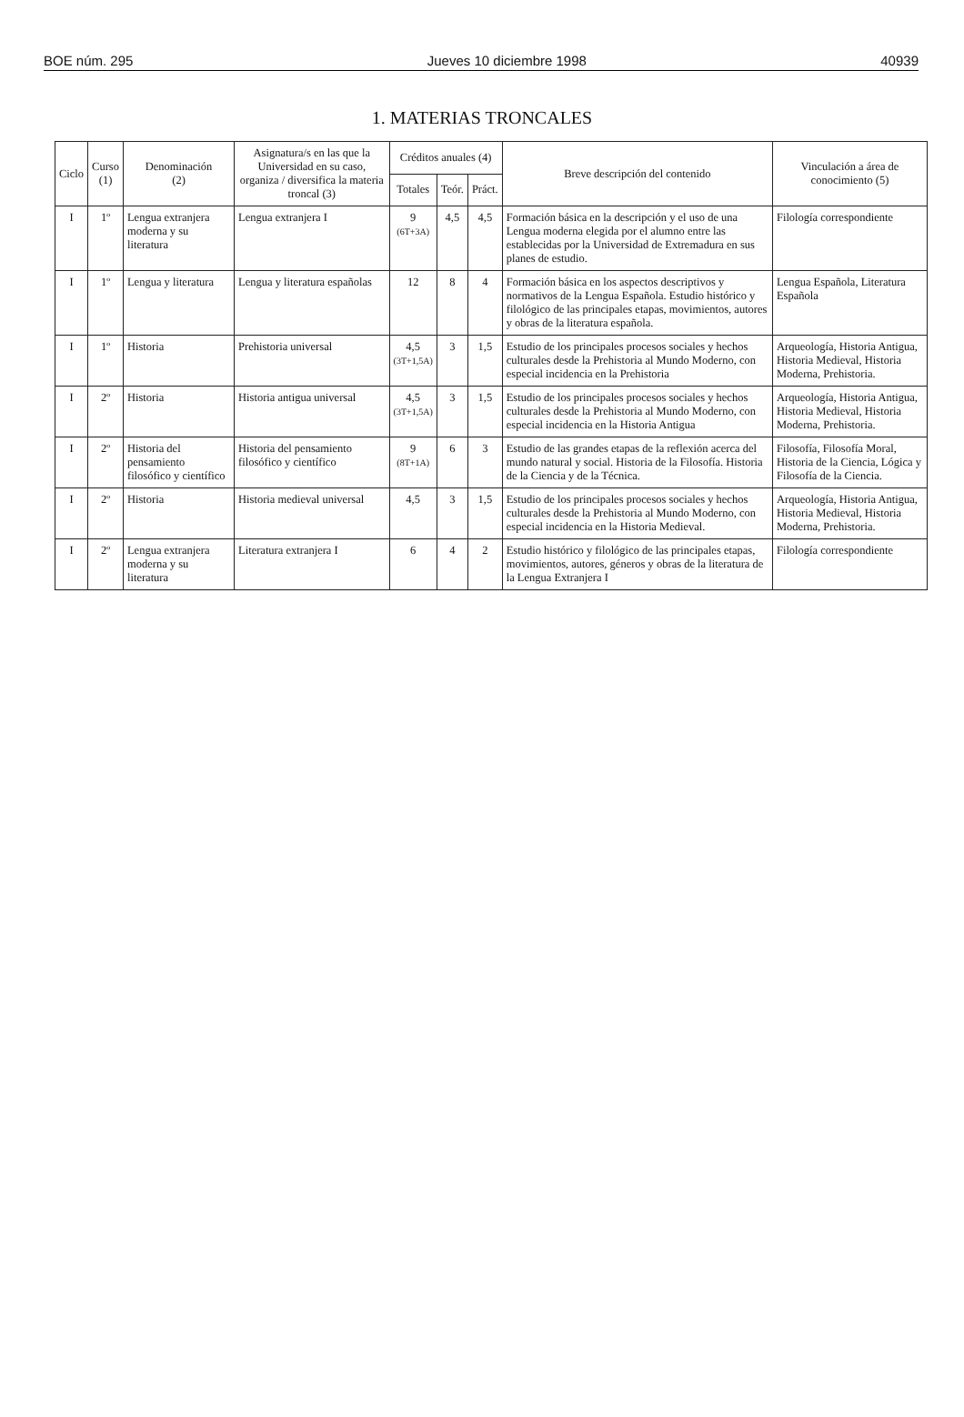BOE núm. 295 Jueves 10 diciembre 1998 40939
1. MATERIAS TRONCALES
| Ciclo | Curso (1) | Denominación (2) | Asignatura/s en las que la Universidad en su caso, organiza / diversifica la materia troncal (3) | Créditos anuales (4) | | | Breve descripción del contenido | Vinculación a área de conocimiento (5) |
| --- | --- | --- | --- | --- | --- | --- | --- | --- |
| | | | | Totales | Teór. | Práct. | | |
| I | 1º | Lengua extranjera moderna y su literatura | Lengua extranjera I | 9 (6T+3A) | 4,5 | 4,5 | Formación básica en la descripción y el uso de una Lengua moderna elegida por el alumno entre las establecidas por la Universidad de Extremadura en sus planes de estudio. | Filología correspondiente |
| I | 1º | Lengua y literatura | Lengua y literatura españolas | 12 | 8 | 4 | Formación básica en los aspectos descriptivos y normativos de la Lengua Española. Estudio histórico y filológico de las principales etapas, movimientos, autores y obras de la literatura española. | Lengua Española, Literatura Española |
| I | 1º | Historia | Prehistoria universal | 4,5 (3T+1,5A) | 3 | 1,5 | Estudio de los principales procesos sociales y hechos culturales desde la Prehistoria al Mundo Moderno, con especial incidencia en la Prehistoria | Arqueología, Historia Antigua, Historia Medieval, Historia Moderna, Prehistoria. |
| I | 2º | Historia | Historia antigua universal | 4,5 (3T+1,5A) | 3 | 1,5 | Estudio de los principales procesos sociales y hechos culturales desde la Prehistoria al Mundo Moderno, con especial incidencia en la Historia Antigua | Arqueología, Historia Antigua, Historia Medieval, Historia Moderna, Prehistoria. |
| I | 2º | Historia del pensamiento filosófico y científico | Historia del pensamiento filosófico y científico | 9 (8T+1A) | 6 | 3 | Estudio de las grandes etapas de la reflexión acerca del mundo natural y social. Historia de la Filosofía. Historia de la Ciencia y de la Técnica. | Filosofía, Filosofía Moral, Historia de la Ciencia, Lógica y Filosofía de la Ciencia. |
| I | 2º | Historia | Historia medieval universal | 4,5 | 3 | 1,5 | Estudio de los principales procesos sociales y hechos culturales desde la Prehistoria al Mundo Moderno, con especial incidencia en la Historia Medieval. | Arqueología, Historia Antigua, Historia Medieval, Historia Moderna, Prehistoria. |
| I | 2º | Lengua extranjera moderna y su literatura | Literatura extranjera I | 6 | 4 | 2 | Estudio histórico y filológico de las principales etapas, movimientos, autores, géneros y obras de la literatura de la Lengua Extranjera I | Filología correspondiente |